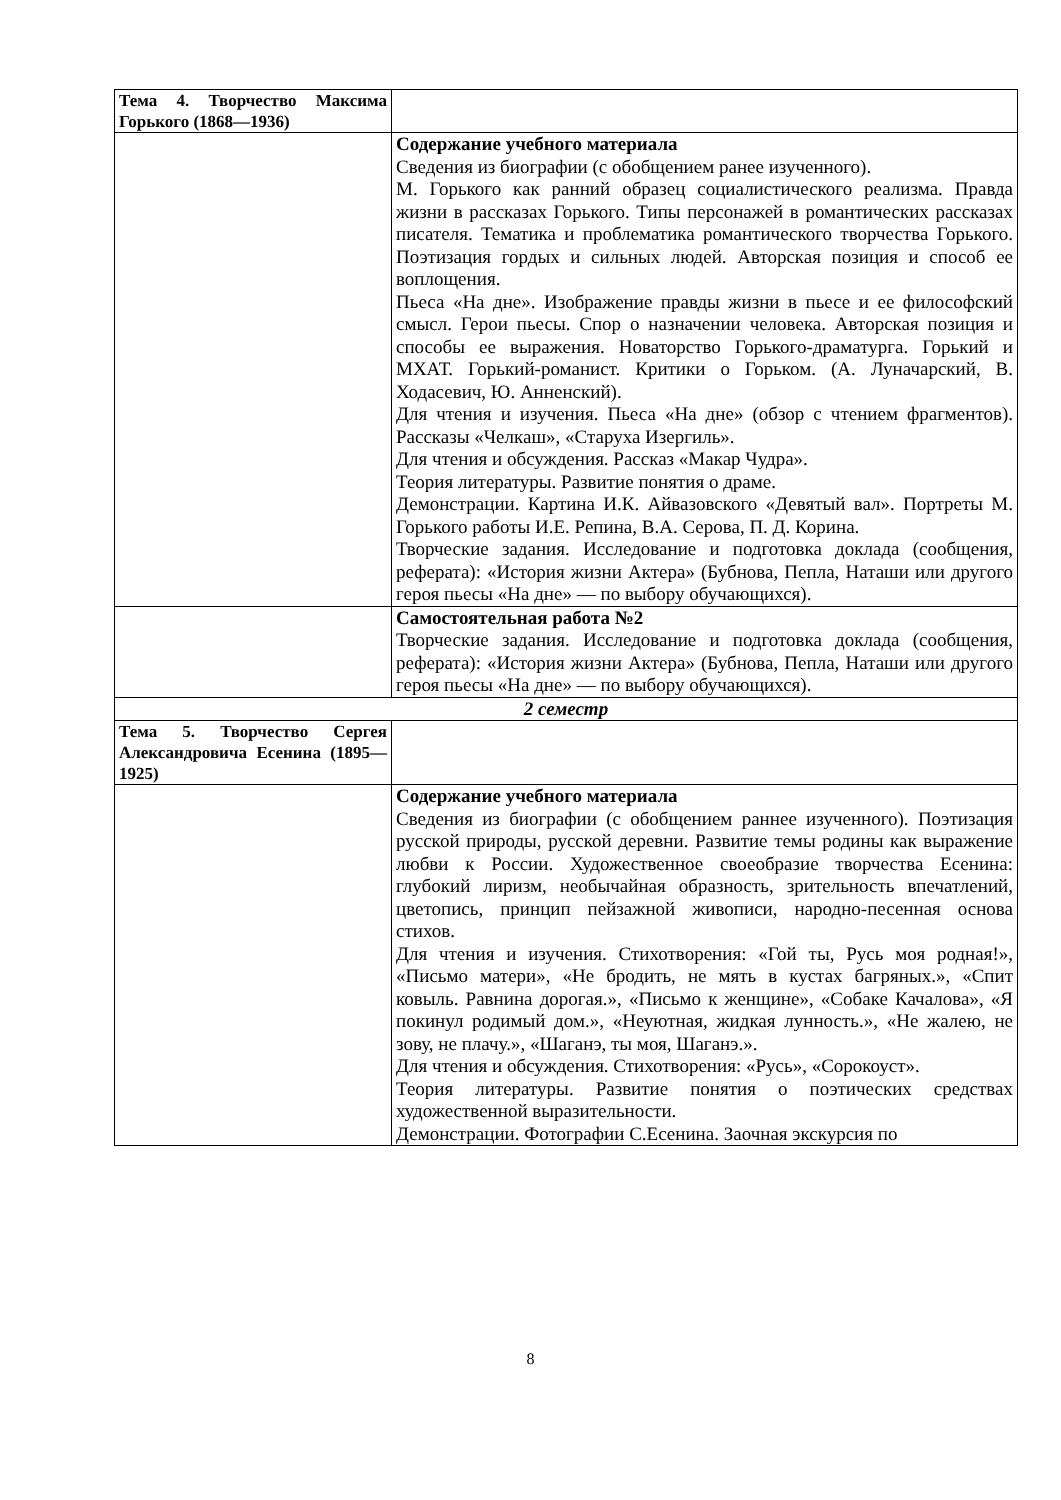| Тема 4. Творчество Максима Горького (1868—1936) | |
| | Содержание учебного материала Сведения из биографии (с обобщением ранее изученного). М. Горького как ранний образец социалистического реализма. Правда жизни в рассказах Горького. Типы персонажей в романтических рассказах писателя. Тематика и проблематика романтического творчества Горького. Поэтизация гордых и сильных людей. Авторская позиция и способ ее воплощения. Пьеса «На дне». Изображение правды жизни в пьесе и ее философский смысл. Герои пьесы. Спор о назначении человека. Авторская позиция и способы ее выражения. Новаторство Горького-драматурга. Горький и МХАТ. Горький-романист. Критики о Горьком. (А. Луначарский, В. Ходасевич, Ю. Анненский). Для чтения и изучения. Пьеса «На дне» (обзор с чтением фрагментов). Рассказы «Челкаш», «Старуха Изергиль». Для чтения и обсуждения. Рассказ «Макар Чудра». Теория литературы. Развитие понятия о драме. Демонстрации. Картина И.К. Айвазовского «Девятый вал». Портреты М. Горького работы И.Е. Репина, В.А. Серова, П. Д. Корина. Творческие задания. Исследование и подготовка доклада (сообщения, реферата): «История жизни Актера» (Бубнова, Пепла, Наташи или другого героя пьесы «На дне» — по выбору обучающихся). |
| | Самостоятельная работа №2 Творческие задания. Исследование и подготовка доклада (сообщения, реферата): «История жизни Актера» (Бубнова, Пепла, Наташи или другого героя пьесы «На дне» — по выбору обучающихся). |
| 2 семестр | |
| Тема 5. Творчество Сергея Александровича Есенина (1895—1925) | |
| | Содержание учебного материала Сведения из биографии (с обобщением раннее изученного). Поэтизация русской природы, русской деревни. Развитие темы родины как выражение любви к России. Художественное своеобразие творчества Есенина: глубокий лиризм, необычайная образность, зрительность впечатлений, цветопись, принцип пейзажной живописи, народно-песенная основа стихов. Для чтения и изучения. Стихотворения: «Гой ты, Русь моя родная!», «Письмо матери», «Не бродить, не мять в кустах багряных.», «Спит ковыль. Равнина дорогая.», «Письмо к женщине», «Собаке Качалова», «Я покинул родимый дом.», «Неуютная, жидкая лунность.», «Не жалею, не зову, не плачу.», «Шаганэ, ты моя, Шаганэ.». Для чтения и обсуждения. Стихотворения: «Русь», «Сорокоуст». Теория литературы. Развитие понятия о поэтических средствах художественной выразительности. Демонстрации. Фотографии С.Есенина. Заочная экскурсия по |
8